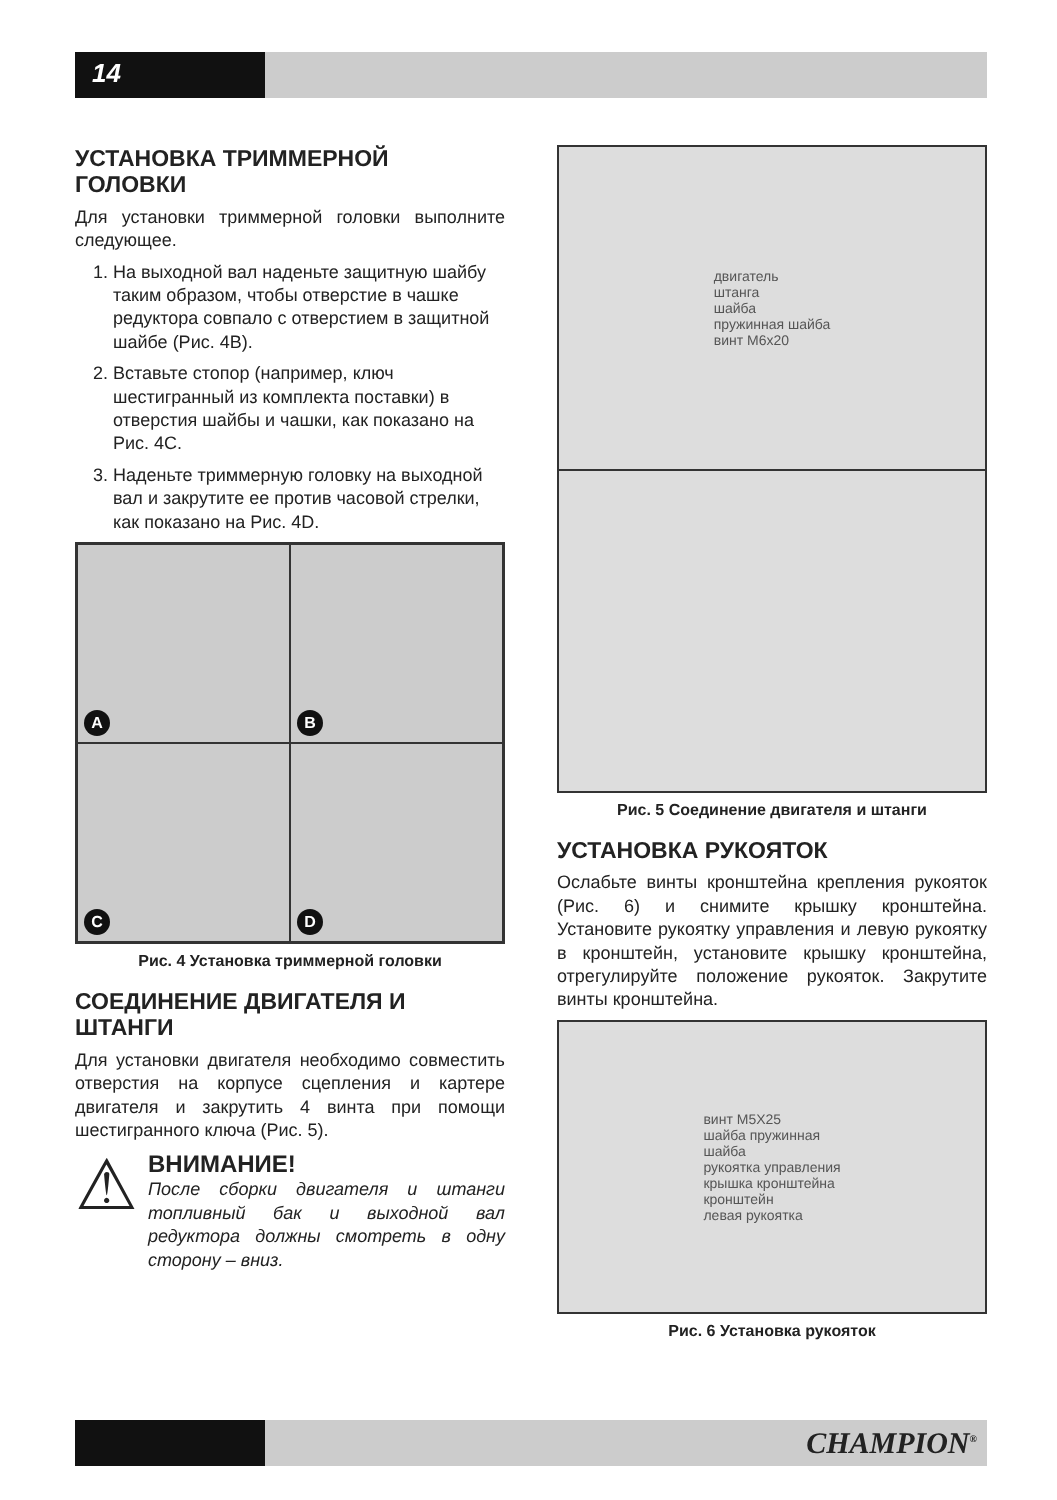14
УСТАНОВКА ТРИММЕРНОЙ ГОЛОВКИ
Для установки триммерной головки выполните следующее.
1. На выходной вал наденьте защитную шайбу таким образом, чтобы отверстие в чашке редуктора совпало с отверстием в защитной шайбе (Рис. 4B).
2. Вставьте стопор (например, ключ шестигранный из комплекта поставки) в отверстия шайбы и чашки, как показано на Рис. 4C.
3. Наденьте триммерную головку на выходной вал и закрутите ее против часовой стрелки, как показано на Рис. 4D.
A
B
C
D
Рис. 4 Установка триммерной головки
СОЕДИНЕНИЕ ДВИГАТЕЛЯ И ШТАНГИ
Для установки двигателя необходимо совместить отверстия на корпусе сцепления и картере двигателя и закрутить 4 винта при помощи шестигранного ключа (Рис. 5).
⚠
ВНИМАНИЕ!
После сборки двигателя и штанги топливный бак и выходной вал редуктора должны смотреть в одну сторону – вниз.
двигатель
штанга
шайба
пружинная шайба
винт M6x20
Рис. 5 Соединение двигателя и штанги
УСТАНОВКА РУКОЯТОК
Ослабьте винты кронштейна крепления рукояток (Рис. 6) и снимите крышку кронштейна. Установите рукоятку управления и левую рукоятку в кронштейн, установите крышку кронштейна, отрегулируйте положение рукояток. Закрутите винты кронштейна.
винт M5X25
шайба пружинная
шайба
рукоятка управления
крышка кронштейна
кронштейн
левая рукоятка
Рис. 6 Установка рукояток
CHAMPION<sup>®</sup>